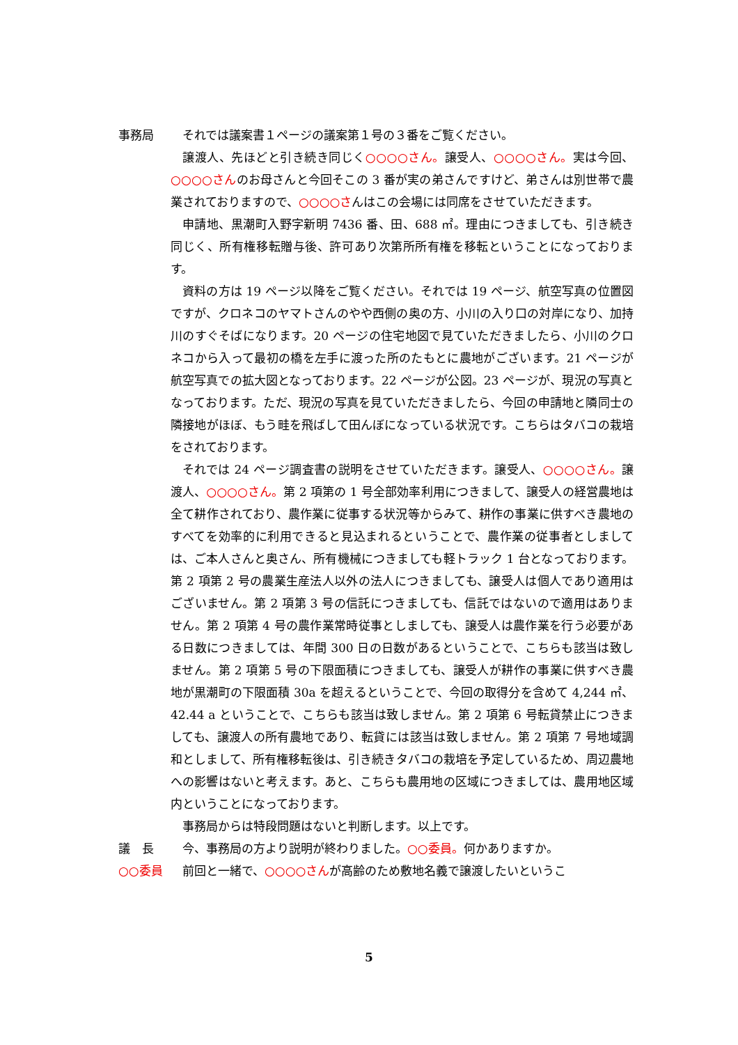事務局 それでは議案書１ページの議案第１号の３番をご覧ください。
譲渡人、先ほどと引き続き同じく○○○○さん。譲受人、○○○○さん。実は今回、○○○○さんのお母さんと今回そこの 3 番が実の弟さんですけど、弟さんは別世帯で農業されておりますので、○○○○さんはこの会場には同席をさせていただきます。
申請地、黒潮町入野字新明 7436 番、田、688 ㎡。理由につきましても、引き続き同じく、所有権移転贈与後、許可あり次第所所有権を移転ということになっております。
資料の方は 19 ページ以降をご覧ください。それでは 19 ページ、航空写真の位置図ですが、クロネコのヤマトさんのやや西側の奥の方、小川の入り口の対岸になり、加持川のすぐそばになります。20 ページの住宅地図で見ていただきましたら、小川のクロネコから入って最初の橋を左手に渡った所のたもとに農地がございます。21 ページが航空写真での拡大図となっております。22 ページが公図。23 ページが、現況の写真となっております。ただ、現況の写真を見ていただきましたら、今回の申請地と隣同士の隣接地がほぼ、もう畦を飛ばして田んぼになっている状況です。こちらはタバコの栽培をされております。
それでは 24 ページ調査書の説明をさせていただきます。譲受人、○○○○さん。譲渡人、○○○○さん。第 2 項第の 1 号全部効率利用につきまして、譲受人の経営農地は全て耕作されており、農作業に従事する状況等からみて、耕作の事業に供すべき農地のすべてを効率的に利用できると見込まれるということで、農作業の従事者としましては、ご本人さんと奥さん、所有機械につきましても軽トラック 1 台となっております。第 2 項第 2 号の農業生産法人以外の法人につきましても、譲受人は個人であり適用はございません。第 2 項第 3 号の信託につきましても、信託ではないので適用はありません。第 2 項第 4 号の農作業常時従事としましても、譲受人は農作業を行う必要がある日数につきましては、年間 300 日の日数があるということで、こちらも該当は致しません。第 2 項第 5 号の下限面積につきましても、譲受人が耕作の事業に供すべき農地が黒潮町の下限面積 30a を超えるということで、今回の取得分を含めて 4,244 ㎡、42.44 a ということで、こちらも該当は致しません。第 2 項第 6 号転貸禁止につきましても、譲渡人の所有農地であり、転貸には該当は致しません。第 2 項第 7 号地域調和としまして、所有権移転後は、引き続きタバコの栽培を予定しているため、周辺農地への影響はないと考えます。あと、こちらも農用地の区域につきましては、農用地区域内ということになっております。
事務局からは特段問題はないと判断します。以上です。
議　長 今、事務局の方より説明が終わりました。○○委員。何かありますか。
○○委員 前回と一緒で、○○○○さんが高齢のため敷地名義で譲渡したいというこ
5